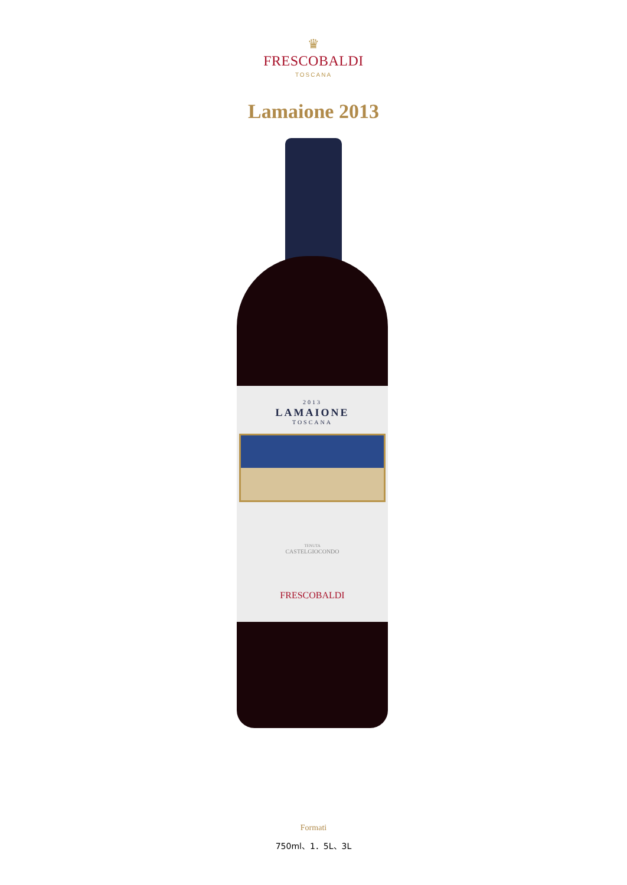♛
FRESCOBALDI
TOSCANA
Lamaione 2013
2013
LAMAIONE
TOSCANA
TENUTA
CASTELGIOCONDO
FRESCOBALDI
Formati
750ml、1．5L、3L